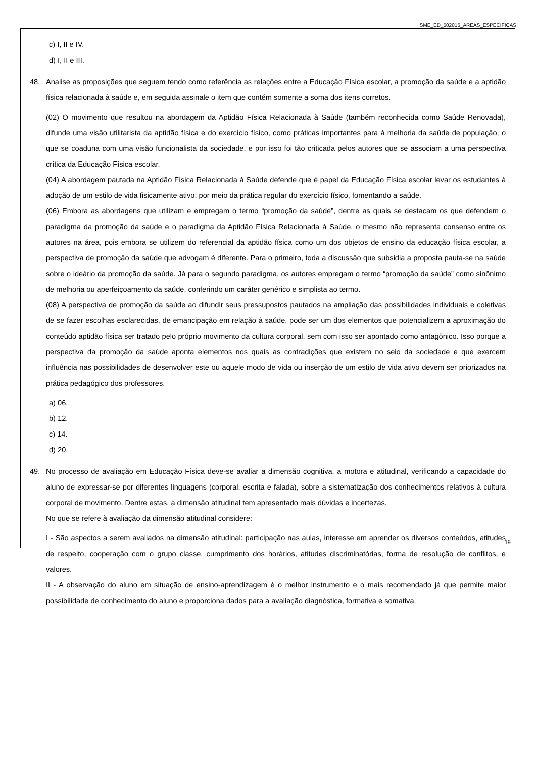SME_ED_502015_AREAS_ESPECIFICAS
c) I, II e IV.
d) I, II e III.
48. Analise as proposições que seguem tendo como referência as relações entre a Educação Física escolar, a promoção da saúde e a aptidão física relacionada à saúde e, em seguida assinale o item que contém somente a soma dos itens corretos.
(02) O movimento que resultou na abordagem da Aptidão Física Relacionada à Saúde (também reconhecida como Saúde Renovada), difunde uma visão utilitarista da aptidão física e do exercício físico, como práticas importantes para à melhoria da saúde de população, o que se coaduna com uma visão funcionalista da sociedade, e por isso foi tão criticada pelos autores que se associam a uma perspectiva crítica da Educação Física escolar.
(04) A abordagem pautada na Aptidão Física Relacionada à Saúde defende que é papel da Educação Física escolar levar os estudantes à adoção de um estilo de vida fisicamente ativo, por meio da prática regular do exercício físico, fomentando a saúde.
(06) Embora as abordagens que utilizam e empregam o termo “promoção da saúde”, dentre as quais se destacam os que defendem o paradigma da promoção da saúde e o paradigma da Aptidão Física Relacionada à Saúde, o mesmo não representa consenso entre os autores na área, pois embora se utilizem do referencial da aptidão física como um dos objetos de ensino da educação física escolar, a perspectiva de promoção da saúde que advogam é diferente. Para o primeiro, toda a discussão que subsidia a proposta pauta-se na saúde sobre o ideário da promoção da saúde. Já para o segundo paradigma, os autores empregam o termo “promoção da saúde” como sinônimo de melhoria ou aperfeiçoamento da saúde, conferindo um caráter genérico e simplista ao termo.
(08) A perspectiva de promoção da saúde ao difundir seus pressupostos pautados na ampliação das possibilidades individuais e coletivas de se fazer escolhas esclarecidas, de emancipação em relação à saúde, pode ser um dos elementos que potencializem a aproximação do conteúdo aptidão física ser tratado pelo próprio movimento da cultura corporal, sem com isso ser apontado como antagônico. Isso porque a perspectiva da promoção da saúde aponta elementos nos quais as contradições que existem no seio da sociedade e que exercem influência nas possibilidades de desenvolver este ou aquele modo de vida ou inserção de um estilo de vida ativo devem ser priorizados na prática pedagógico dos professores.
a) 06.
b) 12.
c) 14.
d) 20.
49. No processo de avaliação em Educação Física deve-se avaliar a dimensão cognitiva, a motora e atitudinal, verificando a capacidade do aluno de expressar-se por diferentes linguagens (corporal, escrita e falada), sobre a sistematização dos conhecimentos relativos à cultura corporal de movimento. Dentre estas, a dimensão atitudinal tem apresentado mais dúvidas e incertezas.
No que se refere à avaliação da dimensão atitudinal considere:
I - São aspectos a serem avaliados na dimensão atitudinal: participação nas aulas, interesse em aprender os diversos conteúdos, atitudes de respeito, cooperação com o grupo classe, cumprimento dos horários, atitudes discriminatórias, forma de resolução de conflitos, e valores.
II - A observação do aluno em situação de ensino-aprendizagem é o melhor instrumento e o mais recomendado já que permite maior possibilidade de conhecimento do aluno e proporciona dados para a avaliação diagnóstica, formativa e somativa.
19